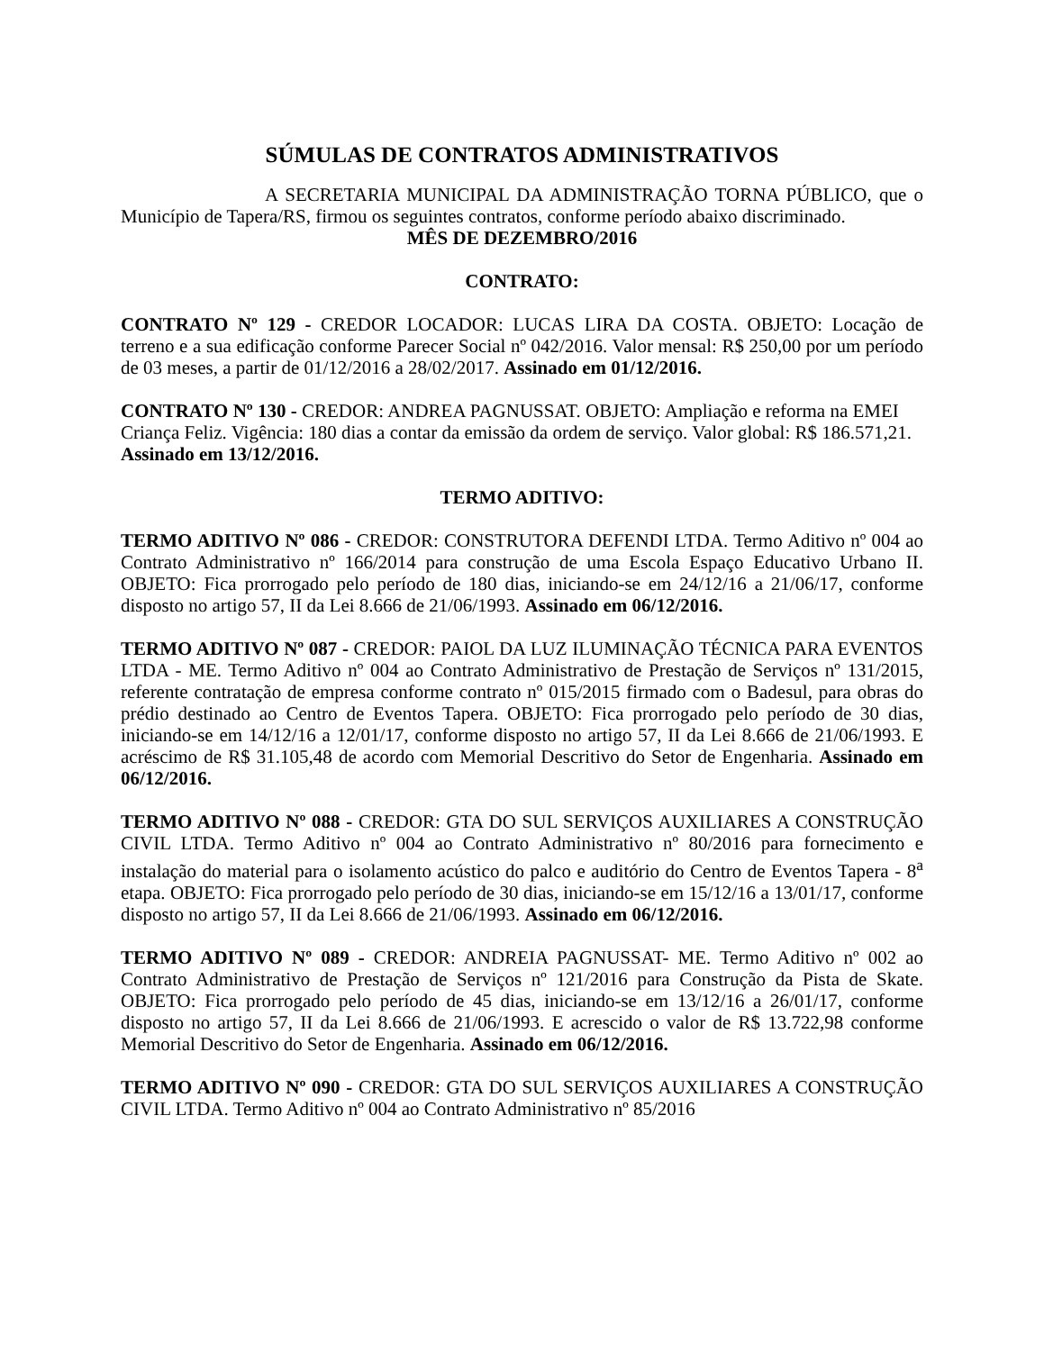SÚMULAS DE CONTRATOS ADMINISTRATIVOS
A SECRETARIA MUNICIPAL DA ADMINISTRAÇÃO TORNA PÚBLICO, que o Município de Tapera/RS, firmou os seguintes contratos, conforme período abaixo discriminado.
MÊS DE DEZEMBRO/2016
CONTRATO:
CONTRATO Nº 129 - CREDOR LOCADOR: LUCAS LIRA DA COSTA. OBJETO: Locação de terreno e a sua edificação conforme Parecer Social nº 042/2016. Valor mensal: R$ 250,00 por um período de 03 meses, a partir de 01/12/2016 a 28/02/2017. Assinado em 01/12/2016.
CONTRATO Nº 130 - CREDOR: ANDREA PAGNUSSAT. OBJETO: Ampliação e reforma na EMEI Criança Feliz. Vigência: 180 dias a contar da emissão da ordem de serviço. Valor global: R$ 186.571,21. Assinado em 13/12/2016.
TERMO ADITIVO:
TERMO ADITIVO Nº 086 - CREDOR: CONSTRUTORA DEFENDI LTDA. Termo Aditivo nº 004 ao Contrato Administrativo nº 166/2014 para construção de uma Escola Espaço Educativo Urbano II. OBJETO: Fica prorrogado pelo período de 180 dias, iniciando-se em 24/12/16 a 21/06/17, conforme disposto no artigo 57, II da Lei 8.666 de 21/06/1993. Assinado em 06/12/2016.
TERMO ADITIVO Nº 087 - CREDOR: PAIOL DA LUZ ILUMINAÇÃO TÉCNICA PARA EVENTOS LTDA - ME. Termo Aditivo nº 004 ao Contrato Administrativo de Prestação de Serviços nº 131/2015, referente contratação de empresa conforme contrato nº 015/2015 firmado com o Badesul, para obras do prédio destinado ao Centro de Eventos Tapera. OBJETO: Fica prorrogado pelo período de 30 dias, iniciando-se em 14/12/16 a 12/01/17, conforme disposto no artigo 57, II da Lei 8.666 de 21/06/1993. E acréscimo de R$ 31.105,48 de acordo com Memorial Descritivo do Setor de Engenharia. Assinado em 06/12/2016.
TERMO ADITIVO Nº 088 - CREDOR: GTA DO SUL SERVIÇOS AUXILIARES A CONSTRUÇÃO CIVIL LTDA. Termo Aditivo nº 004 ao Contrato Administrativo nº 80/2016 para fornecimento e instalação do material para o isolamento acústico do palco e auditório do Centro de Eventos Tapera - 8<sup>a</sup> etapa. OBJETO: Fica prorrogado pelo período de 30 dias, iniciando-se em 15/12/16 a 13/01/17, conforme disposto no artigo 57, II da Lei 8.666 de 21/06/1993. Assinado em 06/12/2016.
TERMO ADITIVO Nº 089 - CREDOR: ANDREIA PAGNUSSAT- ME. Termo Aditivo nº 002 ao Contrato Administrativo de Prestação de Serviços nº 121/2016 para Construção da Pista de Skate. OBJETO: Fica prorrogado pelo período de 45 dias, iniciando-se em 13/12/16 a 26/01/17, conforme disposto no artigo 57, II da Lei 8.666 de 21/06/1993. E acrescido o valor de R$ 13.722,98 conforme Memorial Descritivo do Setor de Engenharia. Assinado em 06/12/2016.
TERMO ADITIVO Nº 090 - CREDOR: GTA DO SUL SERVIÇOS AUXILIARES A CONSTRUÇÃO CIVIL LTDA. Termo Aditivo nº 004 ao Contrato Administrativo nº 85/2016